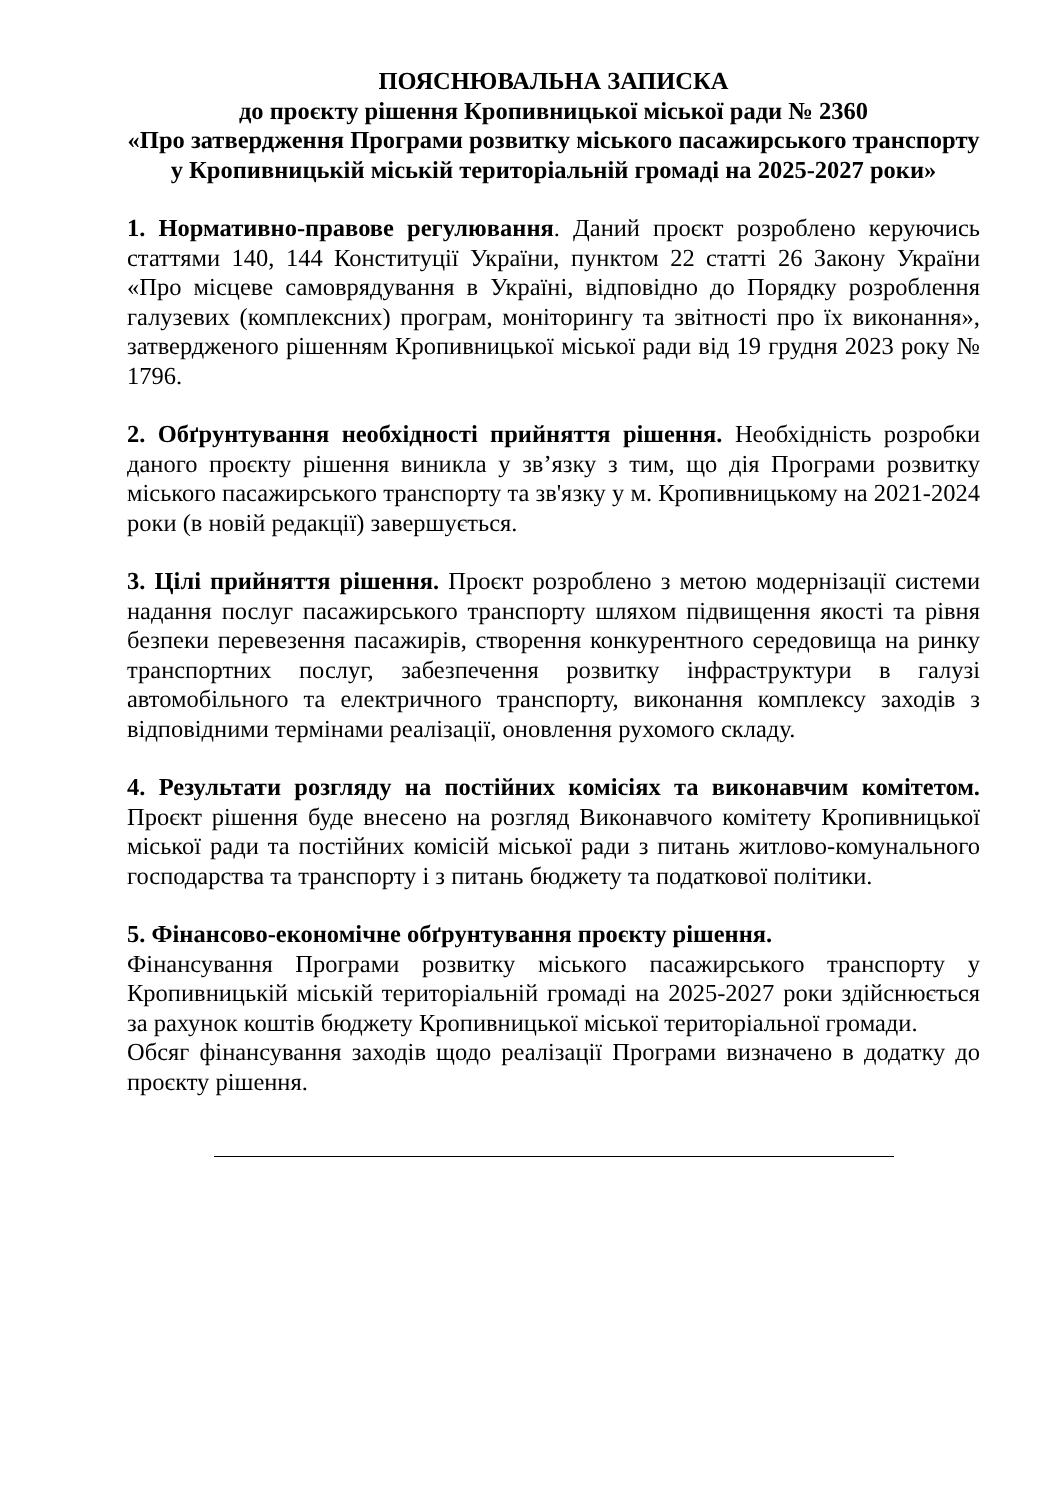ПОЯСНЮВАЛЬНА ЗАПИСКА
до проєкту рішення Кропивницької міської ради № 2360
«Про затвердження Програми розвитку міського пасажирського транспорту
у Кропивницькій міській територіальній громаді на 2025-2027 роки»
1. Нормативно-правове регулювання. Даний проєкт розроблено керуючись статтями 140, 144 Конституції України, пунктом 22 статті 26 Закону України «Про місцеве самоврядування в Україні, відповідно до Порядку розроблення галузевих (комплексних) програм, моніторингу та звітності про їх виконання», затвердженого рішенням Кропивницької міської ради від 19 грудня 2023 року № 1796.
2. Обґрунтування необхідності прийняття рішення. Необхідність розробки даного проєкту рішення виникла у зв’язку з тим, що дія Програми розвитку міського пасажирського транспорту та зв'язку у м. Кропивницькому на 2021-2024 роки (в новій редакції) завершується.
3. Цілі прийняття рішення. Проєкт розроблено з метою модернізації системи надання послуг пасажирського транспорту шляхом підвищення якості та рівня безпеки перевезення пасажирів, створення конкурентного середовища на ринку транспортних послуг, забезпечення розвитку інфраструктури в галузі автомобільного та електричного транспорту, виконання комплексу заходів з відповідними термінами реалізації, оновлення рухомого складу.
4. Результати розгляду на постійних комісіях та виконавчим комітетом. Проєкт рішення буде внесено на розгляд Виконавчого комітету Кропивницької міської ради та постійних комісій міської ради з питань житлово-комунального господарства та транспорту і з питань бюджету та податкової політики.
5. Фінансово-економічне обґрунтування проєкту рішення.
Фінансування Програми розвитку міського пасажирського транспорту у Кропивницькій міській територіальній громаді на 2025-2027 роки здійснюється за рахунок коштів бюджету Кропивницької міської територіальної громади.
Обсяг фінансування заходів щодо реалізації Програми визначено в додатку до проєкту рішення.